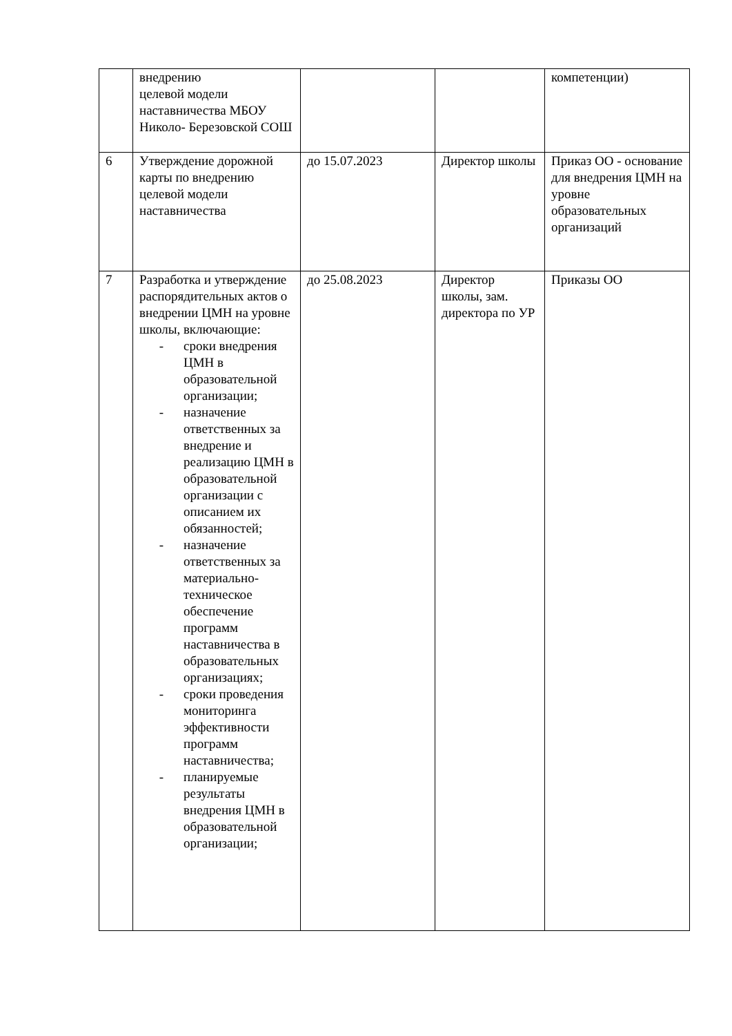| | внедрению целевой модели наставничества МБОУ Николо- Березовской СОШ | | | компетенции) |
| 6 | Утверждение дорожной карты по внедрению целевой модели наставничества | до 15.07.2023 | Директор школы | Приказ ОО - основание для внедрения ЦМН на уровне образовательных организаций |
| 7 | Разработка и утверждение распорядительных актов о внедрении ЦМН на уровне школы, включающие: - сроки внедрения ЦМН в образовательной организации; - назначение ответственных за внедрение и реализацию ЦМН в образовательной организации с описанием их обязанностей; - назначение ответственных за материально-техническое обеспечение программ наставничества в образовательных организациях; - сроки проведения мониторинга эффективности программ наставничества; - планируемые результаты внедрения ЦМН в образовательной организации; | до 25.08.2023 | Директор школы, зам. директора по УР | Приказы ОО |